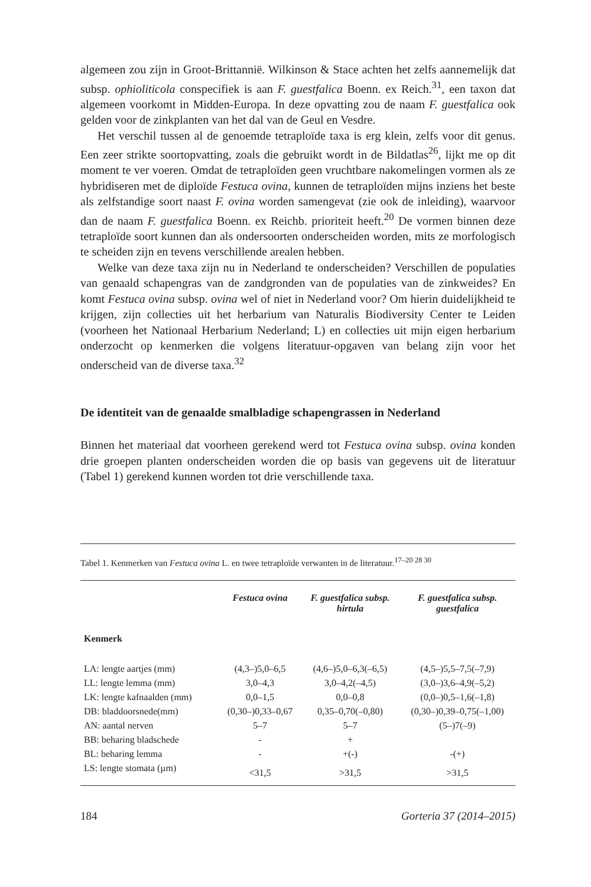algemeen zou zijn in Groot-Brittannië. Wilkinson & Stace achten het zelfs aannemelijk dat subsp. ophioliticola conspecifiek is aan F. guestfalica Boenn. ex Reich.<sup>31</sup>, een taxon dat algemeen voorkomt in Midden-Europa. In deze opvatting zou de naam F. guestfalica ook gelden voor de zinkplanten van het dal van de Geul en Vesdre.
Het verschil tussen al de genoemde tetraploïde taxa is erg klein, zelfs voor dit genus. Een zeer strikte soortopvatting, zoals die gebruikt wordt in de Bildatlas<sup>26</sup>, lijkt me op dit moment te ver voeren. Omdat de tetraploïden geen vruchtbare nakomelingen vormen als ze hybridiseren met de diploïde Festuca ovina, kunnen de tetraploïden mijns inziens het beste als zelfstandige soort naast F. ovina worden samengevat (zie ook de inleiding), waarvoor dan de naam F. guestfalica Boenn. ex Reichb. prioriteit heeft.<sup>20</sup> De vormen binnen deze tetraploïde soort kunnen dan als ondersoorten onderscheiden worden, mits ze morfologisch te scheiden zijn en tevens verschillende arealen hebben.
Welke van deze taxa zijn nu in Nederland te onderscheiden? Verschillen de populaties van genaald schapengras van de zandgronden van de populaties van de zinkweides? En komt Festuca ovina subsp. ovina wel of niet in Nederland voor? Om hierin duidelijkheid te krijgen, zijn collecties uit het herbarium van Naturalis Biodiversity Center te Leiden (voorheen het Nationaal Herbarium Nederland; L) en collecties uit mijn eigen herbarium onderzocht op kenmerken die volgens literatuur-opgaven van belang zijn voor het onderscheid van de diverse taxa.<sup>32</sup>
De identiteit van de genaalde smalbladige schapengrassen in Nederland
Binnen het materiaal dat voorheen gerekend werd tot Festuca ovina subsp. ovina konden drie groepen planten onderscheiden worden die op basis van gegevens uit de literatuur (Tabel 1) gerekend kunnen worden tot drie verschillende taxa.
Tabel 1. Kenmerken van Festuca ovina L. en twee tetraploïde verwanten in de literatuur.<sup>17–20 28 30</sup>
| | Festuca ovina | F. guestfalica subsp. hirtula | F. guestfalica subsp. guestfalica |
| --- | --- | --- | --- |
| Kenmerk | | | |
| LA: lengte aartjes (mm) | (4,3–)5,0–6,5 | (4,6–)5,0–6,3(–6,5) | (4,5–)5,5–7,5(–7,9) |
| LL: lengte lemma (mm) | 3,0–4,3 | 3,0–4,2(–4,5) | (3,0–)3,6–4,9(–5,2) |
| LK: lengte kafnaalden (mm) | 0,0–1,5 | 0,0–0,8 | (0,0–)0,5–1,6(–1,8) |
| DB: bladdoorsnede(mm) | (0,30–)0,33–0,67 | 0,35–0,70(–0,80) | (0,30–)0,39–0,75(–1,00) |
| AN: aantal nerven | 5–7 | 5–7 | (5–)7(–9) |
| BB: beharing bladschede | - | + | |
| BL: beharing lemma | - | +(-) | -(+) |
| LS: lengte stomata (µm) | <31,5 | >31,5 | >31,5 |
184 Gorteria 37 (2014–2015)